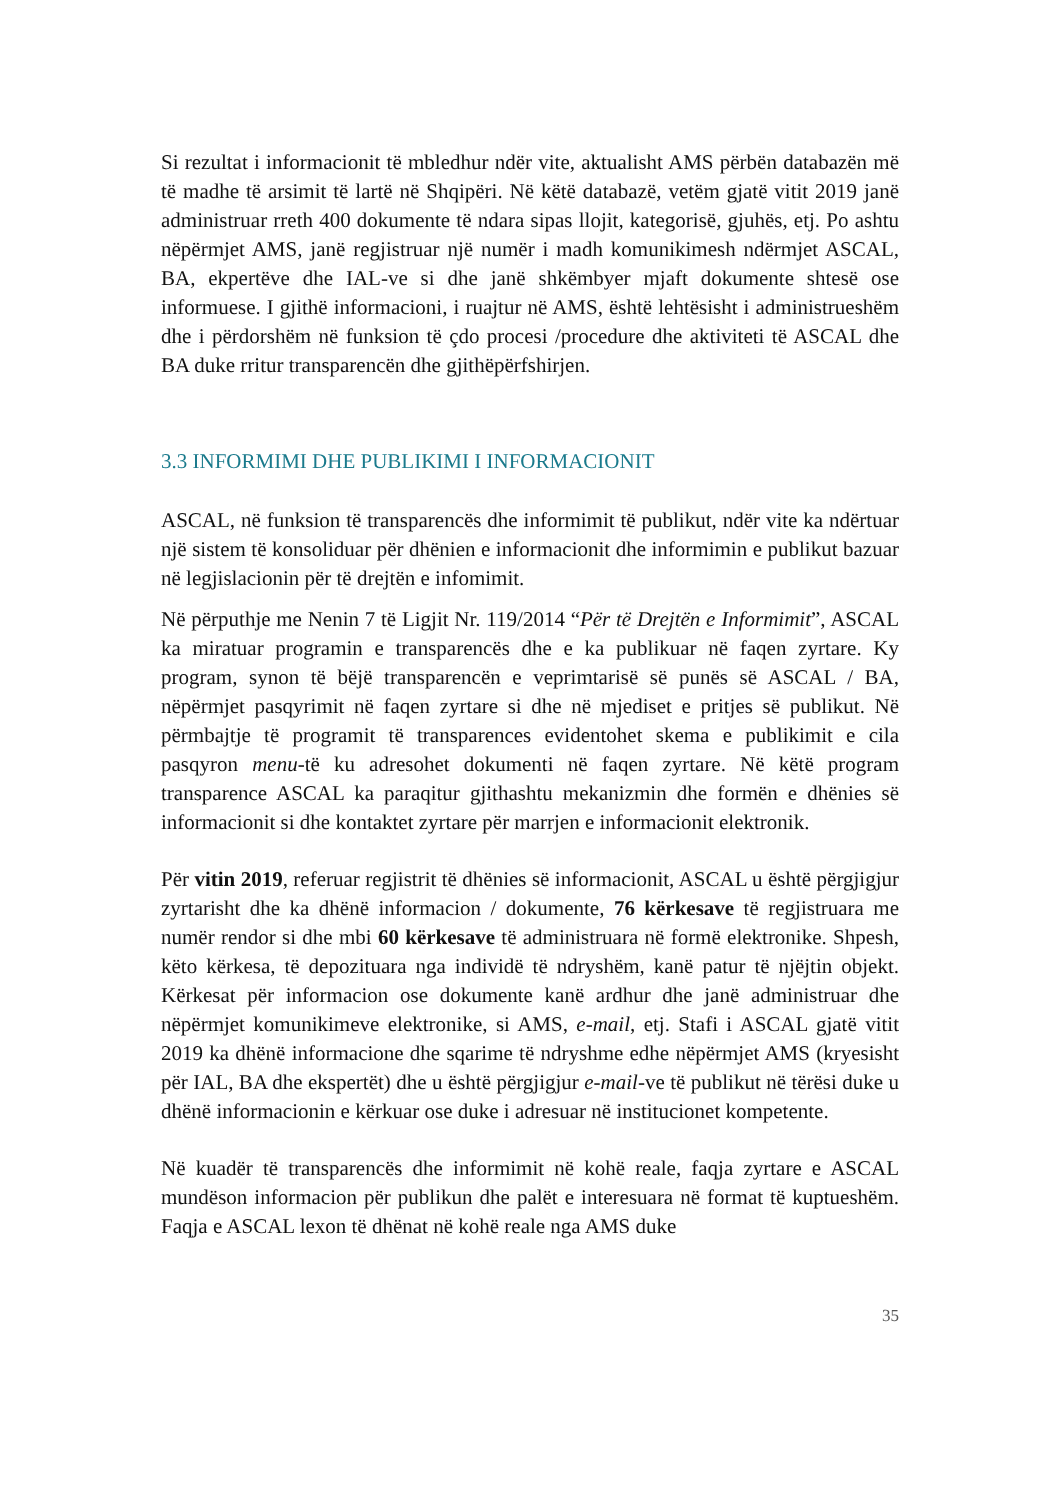Si rezultat i informacionit të mbledhur ndër vite, aktualisht AMS përbën databazën më të madhe të arsimit të lartë në Shqipëri. Në këtë databazë, vetëm gjatë vitit 2019 janë administruar rreth 400 dokumente të ndara sipas llojit, kategorisë, gjuhës, etj. Po ashtu nëpërmjet AMS, janë regjistruar një numër i madh komunikimesh ndërmjet ASCAL, BA, ekpertëve dhe IAL-ve si dhe janë shkëmbyer mjaft dokumente shtesë ose informuese. I gjithë informacioni, i ruajtur në AMS, është lehtësisht i administrueshëm dhe i përdorshëm në funksion të çdo procesi /procedure dhe aktiviteti të ASCAL dhe BA duke rritur transparencën dhe gjithëpërfshirjen.
3.3 INFORMIMI DHE PUBLIKIMI I INFORMACIONIT
ASCAL, në funksion të transparencës dhe informimit të publikut, ndër vite ka ndërtuar një sistem të konsoliduar për dhënien e informacionit dhe informimin e publikut bazuar në legjislacionin për të drejtën e infomimit.
Në përputhje me Nenin 7 të Ligjit Nr. 119/2014 “Për të Drejtën e Informimit”, ASCAL ka miratuar programin e transparencës dhe e ka publikuar në faqen zyrtare. Ky program, synon të bëjë transparencën e veprimtarisë së punës së ASCAL / BA, nëpërmjet pasqyrimit në faqen zyrtare si dhe në mjediset e pritjes së publikut. Në përmbajtje të programit të transparences evidentohet skema e publikimit e cila pasqyron menu-të ku adresohet dokumenti në faqen zyrtare. Në këtë program transparence ASCAL ka paraqitur gjithashtu mekanizmin dhe formën e dhënies së informacionit si dhe kontaktet zyrtare për marrjen e informacionit elektronik.
Për vitin 2019, referuar regjistrit të dhënies së informacionit, ASCAL u është përgjigjur zyrtarisht dhe ka dhënë informacion / dokumente, 76 kërkesave të regjistruara me numër rendor si dhe mbi 60 kërkesave të administruara në formë elektronike. Shpesh, këto kërkesa, të depozituara nga individë të ndryshëm, kanë patur të njëjtin objekt. Kërkesat për informacion ose dokumente kanë ardhur dhe janë administruar dhe nëpërmjet komunikimeve elektronike, si AMS, e-mail, etj. Stafi i ASCAL gjatë vitit 2019 ka dhënë informacione dhe sqarime të ndryshme edhe nëpërmjet AMS (kryesisht për IAL, BA dhe ekspertët) dhe u është përgjigjur e-mail-ve të publikut në tërësi duke u dhënë informacionin e kërkuar ose duke i adresuar në institucionet kompetente.
Në kuadër të transparencës dhe informimit në kohë reale, faqja zyrtare e ASCAL mundëson informacion për publikun dhe palët e interesuara në format të kuptueshëm. Faqja e ASCAL lexon të dhënat në kohë reale nga AMS duke
35